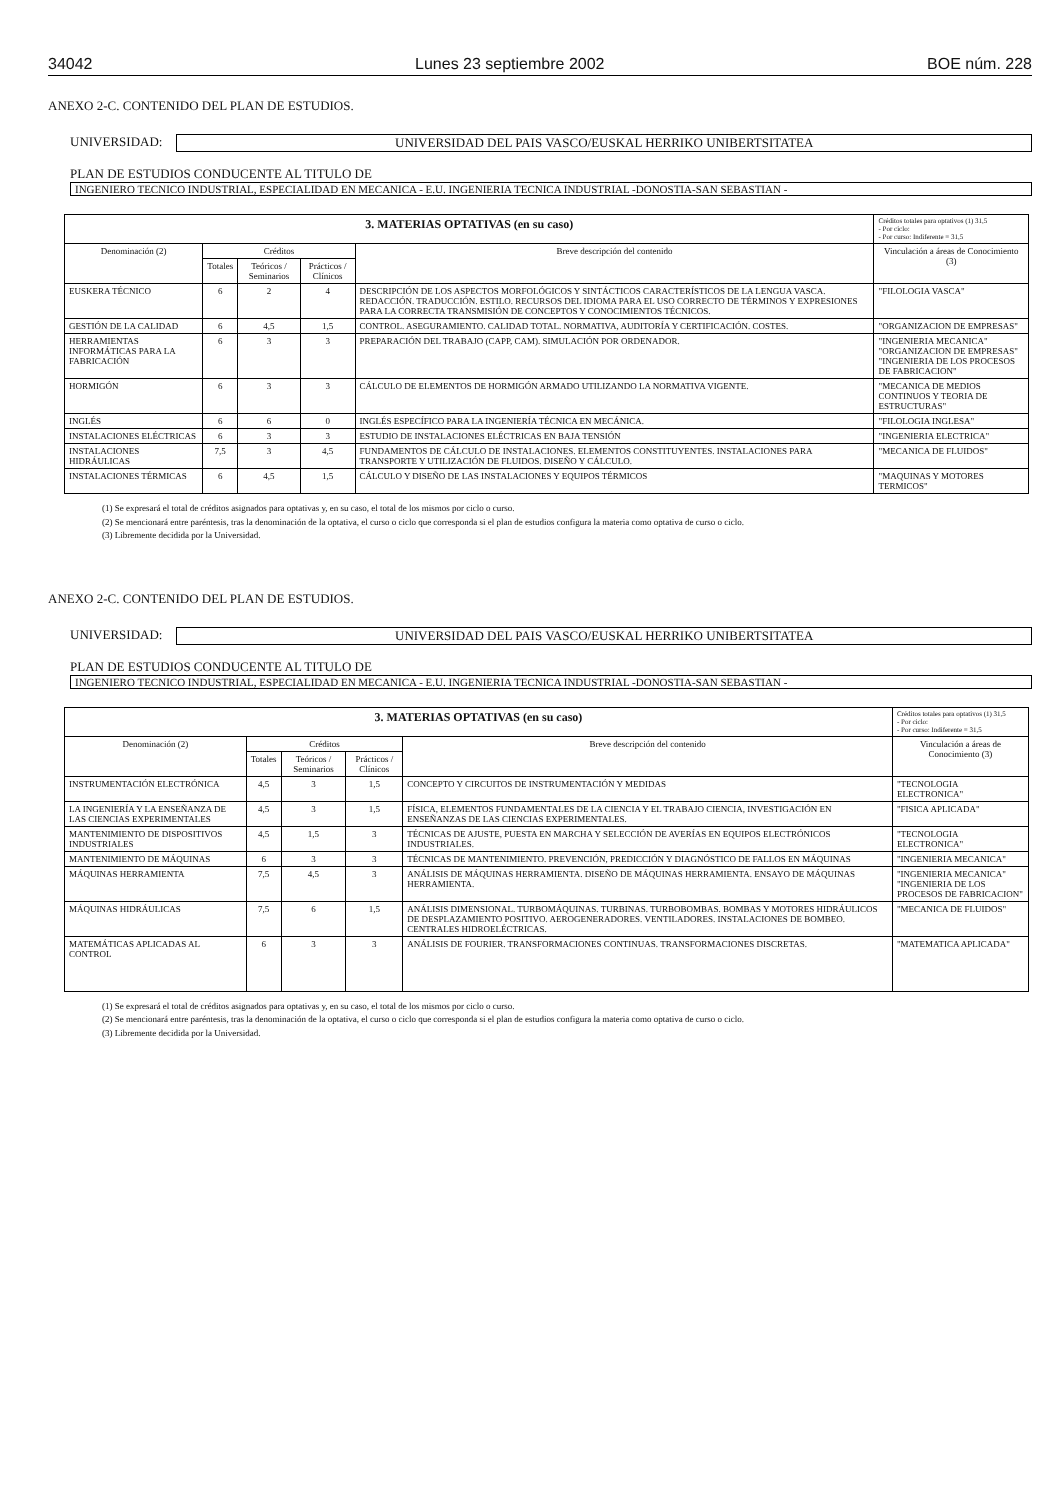34042 Lunes 23 septiembre 2002 BOE núm. 228
ANEXO 2-C. CONTENIDO DEL PLAN DE ESTUDIOS.
UNIVERSIDAD: UNIVERSIDAD DEL PAIS VASCO/EUSKAL HERRIKO UNIBERTSITATEA
PLAN DE ESTUDIOS CONDUCENTE AL TITULO DE
INGENIERO TECNICO INDUSTRIAL, ESPECIALIDAD EN MECANICA - E.U. INGENIERIA TECNICA INDUSTRIAL -DONOSTIA-SAN SEBASTIAN -
| 3. MATERIAS OPTATIVAS (en su caso) | | | | | Créditos totales para optativos (1) 31,5 - Por ciclo: - Por curso: Indiferente = 31,5 |
| --- | --- | --- | --- | --- | --- |
| Denominación (2) | Créditos | | | Breve descripción del contenido | Vinculación a áreas de Conocimiento (3) |
| | Totales | Teóricos / Seminarios | Prácticos / Clínicos | | |
| EUSKERA TÉCNICO | 6 | 2 | 4 | DESCRIPCIÓN DE LOS ASPECTOS MORFOLÓGICOS Y SINTÁCTICOS CARACTERÍSTICOS DE LA LENGUA VASCA. REDACCIÓN. TRADUCCIÓN. ESTILO. RECURSOS DEL IDIOMA PARA EL USO CORRECTO DE TÉRMINOS Y EXPRESIONES PARA LA CORRECTA TRANSMISIÓN DE CONCEPTOS Y CONOCIMIENTOS TÉCNICOS. | "FILOLOGIA VASCA" |
| GESTIÓN DE LA CALIDAD | 6 | 4,5 | 1,5 | CONTROL. ASEGURAMIENTO. CALIDAD TOTAL. NORMATIVA, AUDITORÍA Y CERTIFICACIÓN. COSTES. | "ORGANIZACION DE EMPRESAS" |
| HERRAMIENTAS INFORMÁTICAS PARA LA FABRICACIÓN | 6 | 3 | 3 | PREPARACIÓN DEL TRABAJO (CAPP, CAM). SIMULACIÓN POR ORDENADOR. | "INGENIERIA MECANICA" "ORGANIZACION DE EMPRESAS" "INGENIERIA DE LOS PROCESOS DE FABRICACION" |
| HORMIGÓN | 6 | 3 | 3 | CÁLCULO DE ELEMENTOS DE HORMIGÓN ARMADO UTILIZANDO LA NORMATIVA VIGENTE. | "MECANICA DE MEDIOS CONTINUOS Y TEORIA DE ESTRUCTURAS" |
| INGLÉS | 6 | 6 | 0 | INGLÉS ESPECÍFICO PARA LA INGENIERÍA TÉCNICA EN MECÁNICA. | "FILOLOGIA INGLESA" |
| INSTALACIONES ELÉCTRICAS | 6 | 3 | 3 | ESTUDIO DE INSTALACIONES ELÉCTRICAS EN BAJA TENSIÓN | "INGENIERIA ELECTRICA" |
| INSTALACIONES HIDRÁULICAS | 7,5 | 3 | 4,5 | FUNDAMENTOS DE CÁLCULO DE INSTALACIONES. ELEMENTOS CONSTITUYENTES. INSTALACIONES PARA TRANSPORTE Y UTILIZACIÓN DE FLUIDOS. DISEÑO Y CÁLCULO. | "MECANICA DE FLUIDOS" |
| INSTALACIONES TÉRMICAS | 6 | 4,5 | 1,5 | CÁLCULO Y DISEÑO DE LAS INSTALACIONES Y EQUIPOS TÉRMICOS | "MAQUINAS Y MOTORES TERMICOS" |
(1) Se expresará el total de créditos asignados para optativas y, en su caso, el total de los mismos por ciclo o curso.
(2) Se mencionará entre paréntesis, tras la denominación de la optativa, el curso o ciclo que corresponda si el plan de estudios configura la materia como optativa de curso o ciclo.
(3) Libremente decidida por la Universidad.
ANEXO 2-C. CONTENIDO DEL PLAN DE ESTUDIOS.
UNIVERSIDAD: UNIVERSIDAD DEL PAIS VASCO/EUSKAL HERRIKO UNIBERTSITATEA
PLAN DE ESTUDIOS CONDUCENTE AL TITULO DE
INGENIERO TECNICO INDUSTRIAL, ESPECIALIDAD EN MECANICA - E.U. INGENIERIA TECNICA INDUSTRIAL -DONOSTIA-SAN SEBASTIAN -
| 3. MATERIAS OPTATIVAS (en su caso) | | | | | Créditos totales para optativos (1) 31,5 - Por ciclo: - Por curso: Indiferente = 31,5 |
| --- | --- | --- | --- | --- | --- |
| Denominación (2) | Créditos | | | Breve descripción del contenido | Vinculación a áreas de Conocimiento (3) |
| | Totales | Teóricos / Seminarios | Prácticos / Clínicos | | |
| INSTRUMENTACIÓN ELECTRÓNICA | 4,5 | 3 | 1,5 | CONCEPTO Y CIRCUITOS DE INSTRUMENTACIÓN Y MEDIDAS | "TECNOLOGIA ELECTRONICA" |
| LA INGENIERÍA Y LA ENSEÑANZA DE LAS CIENCIAS EXPERIMENTALES | 4,5 | 3 | 1,5 | FÍSICA, ELEMENTOS FUNDAMENTALES DE LA CIENCIA Y EL TRABAJO CIENCIA, INVESTIGACIÓN EN ENSEÑANZAS DE LAS CIENCIAS EXPERIMENTALES. | "FISICA APLICADA" |
| MANTENIMIENTO DE DISPOSITIVOS INDUSTRIALES | 4,5 | 1,5 | 3 | TÉCNICAS DE AJUSTE, PUESTA EN MARCHA Y SELECCIÓN DE AVERÍAS EN EQUIPOS ELECTRÓNICOS INDUSTRIALES. | "TECNOLOGIA ELECTRONICA" |
| MANTENIMIENTO DE MÁQUINAS | 6 | 3 | 3 | TÉCNICAS DE MANTENIMIENTO. PREVENCIÓN, PREDICCIÓN Y DIAGNÓSTICO DE FALLOS EN MÁQUINAS | "INGENIERIA MECANICA" |
| MÁQUINAS HERRAMIENTA | 7,5 | 4,5 | 3 | ANÁLISIS DE MÁQUINAS HERRAMIENTA. DISEÑO DE MÁQUINAS HERRAMIENTA. ENSAYO DE MÁQUINAS HERRAMIENTA. | "INGENIERIA MECANICA" "INGENIERIA DE LOS PROCESOS DE FABRICACION" |
| MÁQUINAS HIDRÁULICAS | 7,5 | 6 | 1,5 | ANÁLISIS DIMENSIONAL. TURBOMÁQUINAS. TURBINAS. TURBOBOMBAS. BOMBAS Y MOTORES HIDRÁULICOS DE DESPLAZAMIENTO POSITIVO. AEROGENERADORES. VENTILADORES. INSTALACIONES DE BOMBEO. CENTRALES HIDROELÉCTRICAS. | "MECANICA DE FLUIDOS" |
| MATEMÁTICAS APLICADAS AL CONTROL | 6 | 3 | 3 | ANÁLISIS DE FOURIER. TRANSFORMACIONES CONTINUAS. TRANSFORMACIONES DISCRETAS. | "MATEMATICA APLICADA" |
(1) Se expresará el total de créditos asignados para optativas y, en su caso, el total de los mismos por ciclo o curso.
(2) Se mencionará entre paréntesis, tras la denominación de la optativa, el curso o ciclo que corresponda si el plan de estudios configura la materia como optativa de curso o ciclo.
(3) Libremente decidida por la Universidad.